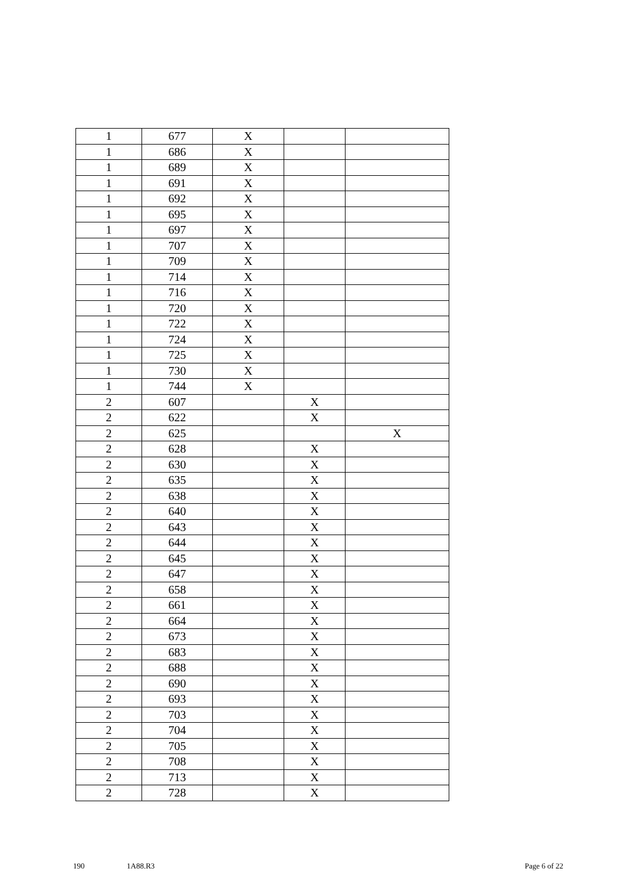| 1 | 677 | X | | |
| 1 | 686 | X | | |
| 1 | 689 | X | | |
| 1 | 691 | X | | |
| 1 | 692 | X | | |
| 1 | 695 | X | | |
| 1 | 697 | X | | |
| 1 | 707 | X | | |
| 1 | 709 | X | | |
| 1 | 714 | X | | |
| 1 | 716 | X | | |
| 1 | 720 | X | | |
| 1 | 722 | X | | |
| 1 | 724 | X | | |
| 1 | 725 | X | | |
| 1 | 730 | X | | |
| 1 | 744 | X | | |
| 2 | 607 | | X | |
| 2 | 622 | | X | |
| 2 | 625 | | | X |
| 2 | 628 | | X | |
| 2 | 630 | | X | |
| 2 | 635 | | X | |
| 2 | 638 | | X | |
| 2 | 640 | | X | |
| 2 | 643 | | X | |
| 2 | 644 | | X | |
| 2 | 645 | | X | |
| 2 | 647 | | X | |
| 2 | 658 | | X | |
| 2 | 661 | | X | |
| 2 | 664 | | X | |
| 2 | 673 | | X | |
| 2 | 683 | | X | |
| 2 | 688 | | X | |
| 2 | 690 | | X | |
| 2 | 693 | | X | |
| 2 | 703 | | X | |
| 2 | 704 | | X | |
| 2 | 705 | | X | |
| 2 | 708 | | X | |
| 2 | 713 | | X | |
| 2 | 728 | | X | |
190 1A88.R3 Page 6 of 22